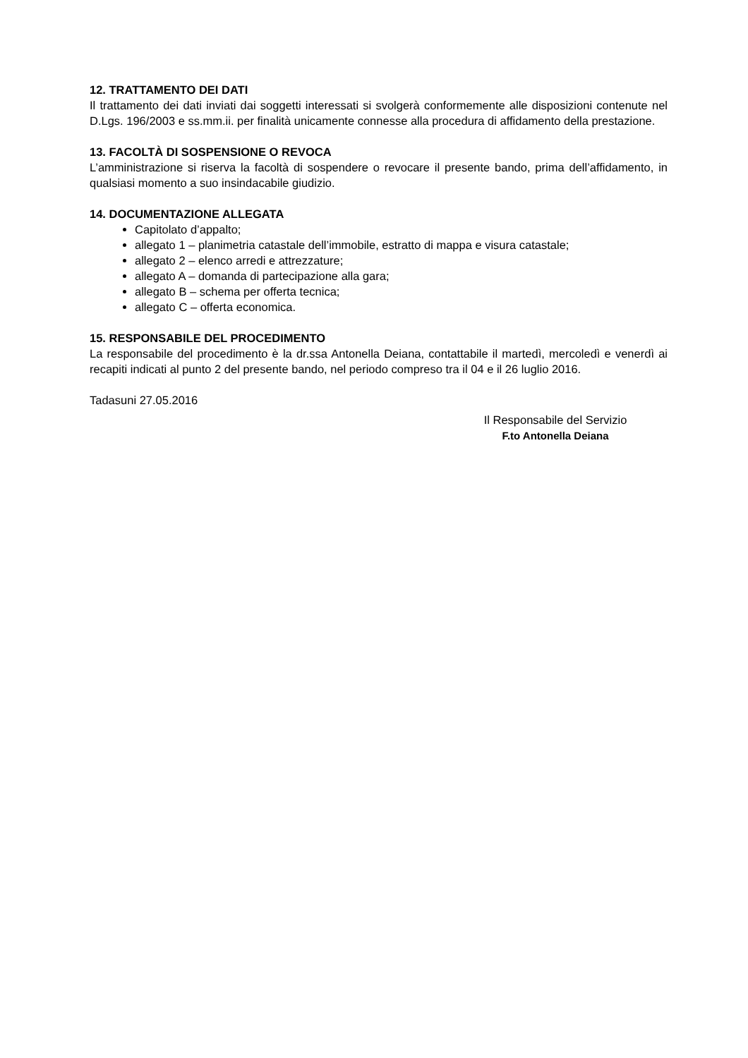12. TRATTAMENTO DEI DATI
Il trattamento dei dati inviati dai soggetti interessati si svolgerà conformemente alle disposizioni contenute nel D.Lgs. 196/2003 e ss.mm.ii. per finalità unicamente connesse alla procedura di affidamento della prestazione.
13. FACOLTÀ DI SOSPENSIONE O REVOCA
L’amministrazione si riserva la facoltà di sospendere o revocare il presente bando, prima dell’affidamento, in qualsiasi momento a suo insindacabile giudizio.
14. DOCUMENTAZIONE ALLEGATA
Capitolato d’appalto;
allegato 1 – planimetria catastale dell’immobile, estratto di mappa e visura catastale;
allegato 2 – elenco arredi e attrezzature;
allegato A – domanda di partecipazione alla gara;
allegato B – schema per offerta tecnica;
allegato C – offerta economica.
15. RESPONSABILE DEL PROCEDIMENTO
La responsabile del procedimento è la dr.ssa Antonella Deiana, contattabile il martedì, mercoledì e venerdì ai recapiti indicati al punto 2 del presente bando, nel periodo compreso tra il 04 e il 26 luglio 2016.
Tadasuni 27.05.2016
Il Responsabile del Servizio
F.to Antonella Deiana